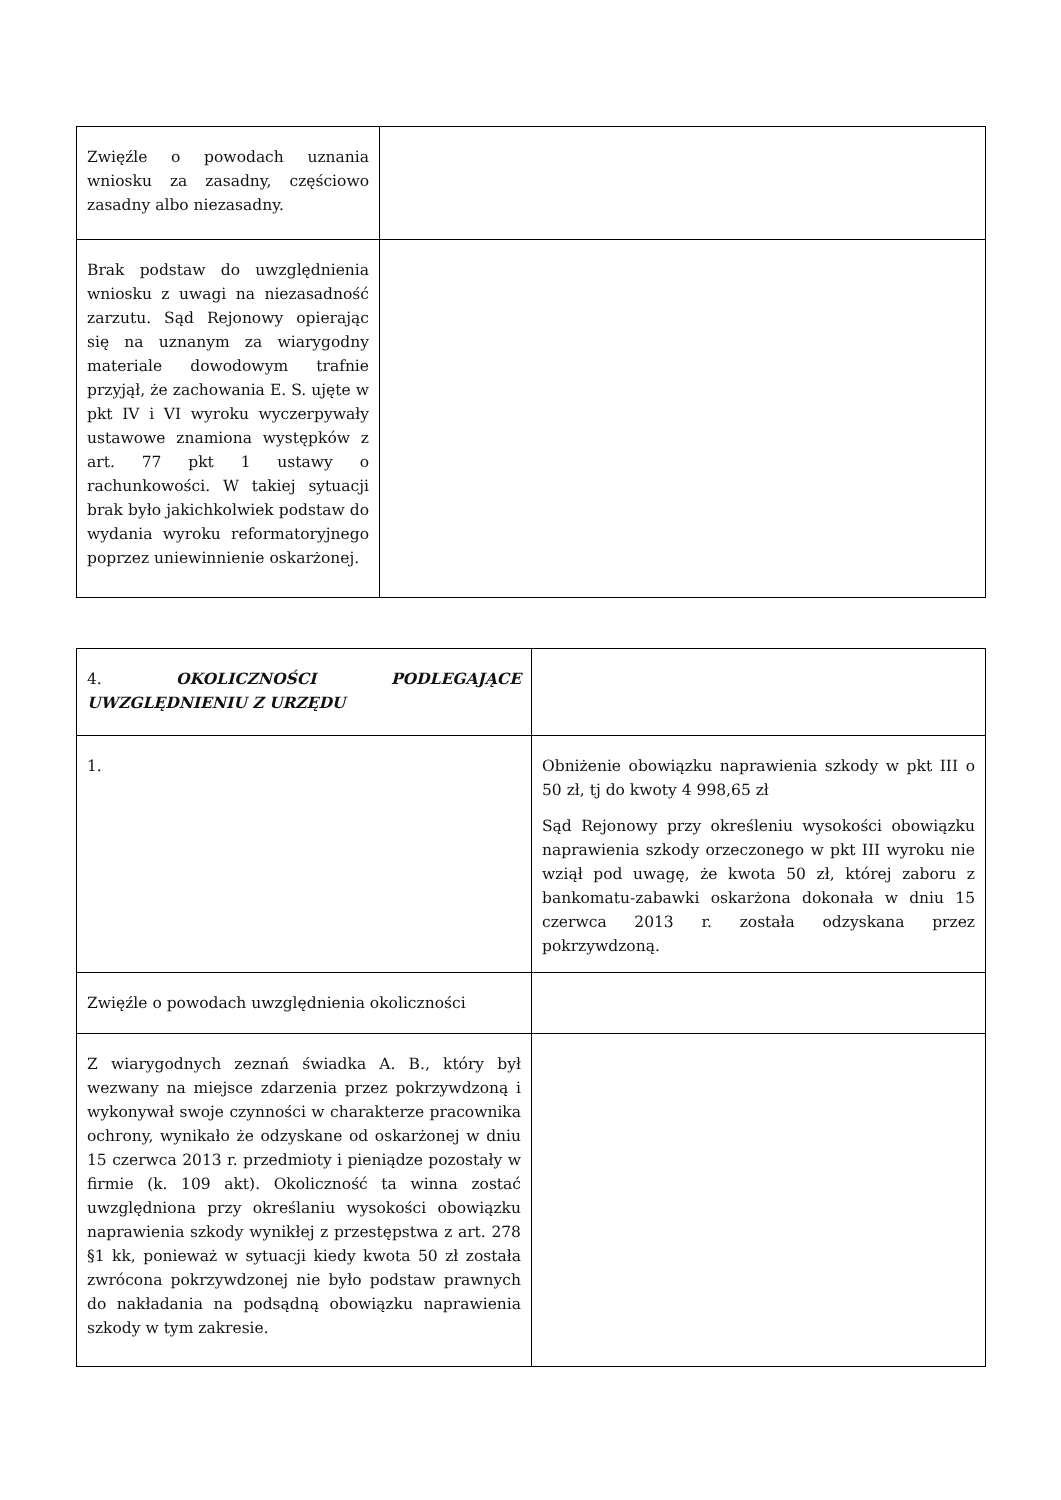| Zwięźle o powodach uznania wniosku za zasadny, częściowo zasadny albo niezasadny. | |
| Brak podstaw do uwzględnienia wniosku z uwagi na niezasadność zarzutu. Sąd Rejonowy opierając się na uznanym za wiarygodny materiale dowodowym trafnie przyjął, że zachowania E. S. ujęte w pkt IV i VI wyroku wyczerpywały ustawowe znamiona występków z art. 77 pkt 1 ustawy o rachunkowości. W takiej sytuacji brak było jakichkolwiek podstaw do wydania wyroku reformatoryjnego poprzez uniewinnienie oskarżonej. | |
| 4. OKOLICZNOŚCI PODLEGAJĄCE UWZGLĘDNIENIU Z URZĘDU | |
| 1. | Obniżenie obowiązku naprawienia szkody w pkt III o 50 zł, tj do kwoty 4 998,65 zł Sąd Rejonowy przy określeniu wysokości obowiązku naprawienia szkody orzeczonego w pkt III wyroku nie wziął pod uwagę, że kwota 50 zł, której zaboru z bankomatu-zabawki oskarżona dokonała w dniu 15 czerwca 2013 r. została odzyskana przez pokrzywdzoną. |
| Zwięźle o powodach uwzględnienia okoliczności | |
| Z wiarygodnych zeznań świadka A. B., który był wezwany na miejsce zdarzenia przez pokrzywdzoną i wykonywał swoje czynności w charakterze pracownika ochrony, wynikało że odzyskane od oskarżonej w dniu 15 czerwca 2013 r. przedmioty i pieniądze pozostały w firmie (k. 109 akt). Okoliczność ta winna zostać uwzględniona przy określaniu wysokości obowiązku naprawienia szkody wynikłej z przestępstwa z art. 278 §1 kk, ponieważ w sytuacji kiedy kwota 50 zł została zwrócona pokrzywdzonej nie było podstaw prawnych do nakładania na podsądną obowiązku naprawienia szkody w tym zakresie. | |